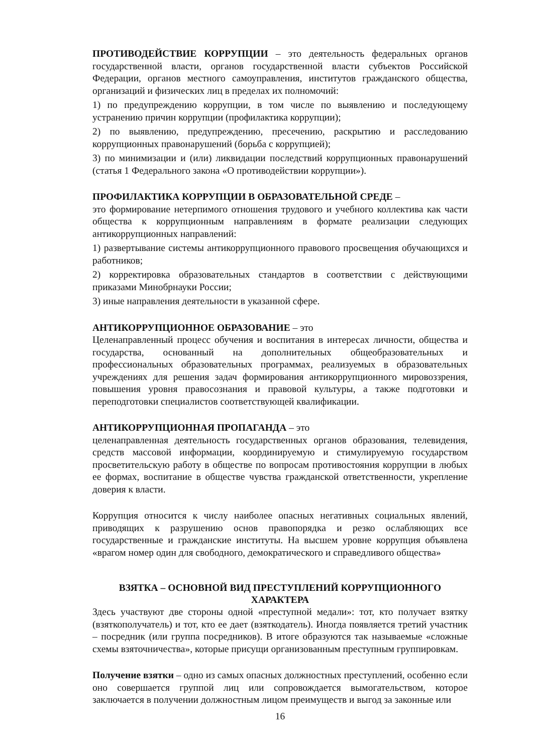ПРОТИВОДЕЙСТВИЕ КОРРУПЦИИ – это деятельность федеральных органов государственной власти, органов государственной власти субъектов Российской Федерации, органов местного самоуправления, институтов гражданского общества, организаций и физических лиц в пределах их полномочий:
1) по предупреждению коррупции, в том числе по выявлению и последующему устранению причин коррупции (профилактика коррупции);
2) по выявлению, предупреждению, пресечению, раскрытию и расследованию коррупционных правонарушений (борьба с коррупцией);
3) по минимизации и (или) ликвидации последствий коррупционных правонарушений (статья 1 Федерального закона «О противодействии коррупции»).
ПРОФИЛАКТИКА КОРРУПЦИИ В ОБРАЗОВАТЕЛЬНОЙ СРЕДЕ –
это формирование нетерпимого отношения трудового и учебного коллектива как части общества к коррупционным направлениям в формате реализации следующих антикоррупционных направлений:
1) развертывание системы антикоррупционного правового просвещения обучающихся и работников;
2) корректировка образовательных стандартов в соответствии с действующими приказами Минобрнауки России;
3) иные направления деятельности в указанной сфере.
АНТИКОРРУПЦИОННОЕ ОБРАЗОВАНИЕ – это
Целенаправленный процесс обучения и воспитания в интересах личности, общества и государства, основанный на дополнительных общеобразовательных и профессиональных образовательных программах, реализуемых в образовательных учреждениях для решения задач формирования антикоррупционного мировоззрения, повышения уровня правосознания и правовой культуры, а также подготовки и переподготовки специалистов соответствующей квалификации.
АНТИКОРРУПЦИОННАЯ ПРОПАГАНДА – это
целенаправленная деятельность государственных органов образования, телевидения, средств массовой информации, координируемую и стимулируемую государством просветительскую работу в обществе по вопросам противостояния коррупции в любых ее формах, воспитание в обществе чувства гражданской ответственности, укрепление доверия к власти.
Коррупция относится к числу наиболее опасных негативных социальных явлений, приводящих к разрушению основ правопорядка и резко ослабляющих все государственные и гражданские институты. На высшем уровне коррупция объявлена «врагом номер один для свободного, демократического и справедливого общества»
ВЗЯТКА – ОСНОВНОЙ ВИД ПРЕСТУПЛЕНИЙ КОРРУПЦИОННОГО ХАРАКТЕРА
Здесь участвуют две стороны одной «преступной медали»: тот, кто получает взятку (взяткополучатель) и тот, кто ее дает (взяткодатель). Иногда появляется третий участник – посредник (или группа посредников). В итоге образуются так называемые «сложные схемы взяточничества», которые присущи организованным преступным группировкам.
Получение взятки – одно из самых опасных должностных преступлений, особенно если оно совершается группой лиц или сопровождается вымогательством, которое заключается в получении должностным лицом преимуществ и выгод за законные или
16